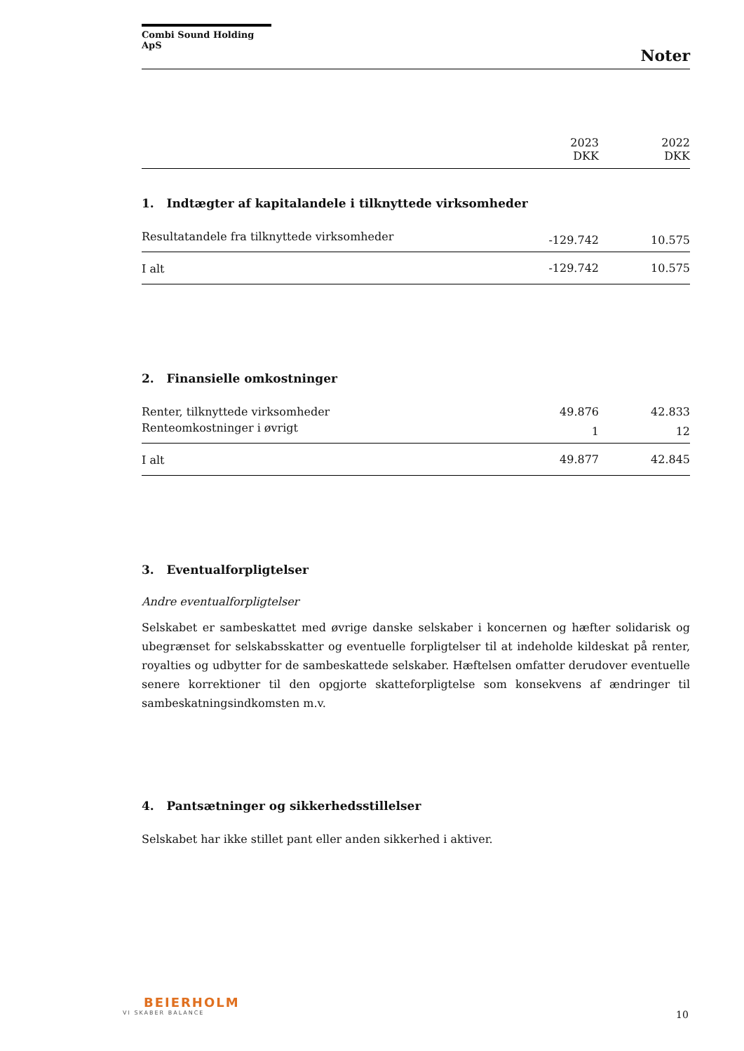Combi Sound Holding ApS
Noter
| | 2023 DKK | 2022 DKK |
1. Indtægter af kapitalandele i tilknyttede virksomheder
| Resultatandele fra tilknyttede virksomheder | -129.742 | 10.575 |
| I alt | -129.742 | 10.575 |
2. Finansielle omkostninger
| Renter, tilknyttede virksomheder | 49.876 | 42.833 |
| Renteomkostninger i øvrigt | 1 | 12 |
| I alt | 49.877 | 42.845 |
3. Eventualforpligtelser
Andre eventualforpligtelser
Selskabet er sambeskattet med øvrige danske selskaber i koncernen og hæfter solidarisk og ubegrænset for selskabsskatter og eventuelle forpligtelser til at indeholde kildeskat på renter, royalties og udbytter for de sambeskattede selskaber. Hæftelsen omfatter derudover eventuelle senere korrektioner til den opgjorte skatteforpligtelse som konsekvens af ændringer til sambeskatningsindkomsten m.v.
4. Pantsætninger og sikkerhedsstillelser
Selskabet har ikke stillet pant eller anden sikkerhed i aktiver.
BEIERHOLM
VI SKABER BALANCE
10